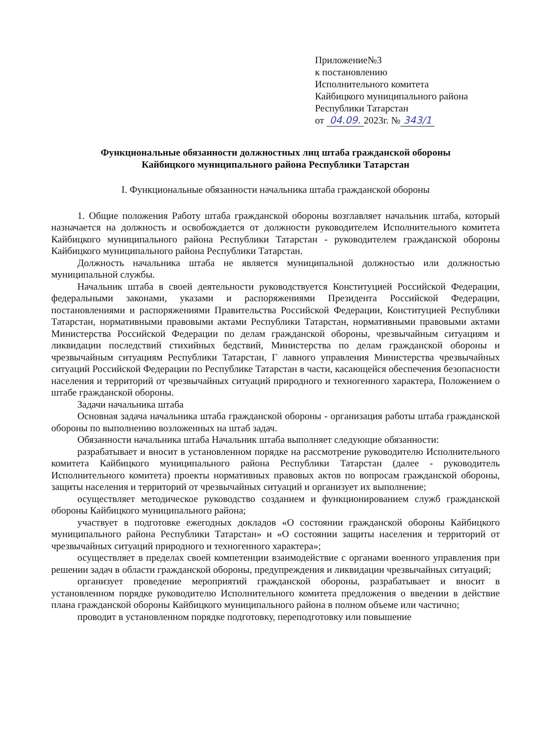Приложение№3
к постановлению
Исполнительного комитета
Кайбицкого муниципального района
Республики Татарстан
от 04.09. 2023г. № 343/1
Функциональные обязанности должностных лиц штаба гражданской обороны
Кайбицкого муниципального района Республики Татарстан
I. Функциональные обязанности начальника штаба гражданской обороны
1. Общие положения Работу штаба гражданской обороны возглавляет начальник штаба, который назначается на должность и освобождается от должности руководителем Исполнительного комитета Кайбицкого муниципального района Республики Татарстан - руководителем гражданской обороны Кайбицкого муниципального района Республики Татарстан.
Должность начальника штаба не является муниципальной должностью или должностью муниципальной службы.
Начальник штаба в своей деятельности руководствуется Конституцией Российской Федерации, федеральными законами, указами и распоряжениями Президента Российской Федерации, постановлениями и распоряжениями Правительства Российской Федерации, Конституцией Республики Татарстан, нормативными правовыми актами Республики Татарстан, нормативными правовыми актами Министерства Российской Федерации по делам гражданской обороны, чрезвычайным ситуациям и ликвидации последствий стихийных бедствий, Министерства по делам гражданской обороны и чрезвычайным ситуациям Республики Татарстан, Г лавного управления Министерства чрезвычайных ситуаций Российской Федерации по Республике Татарстан в части, касающейся обеспечения безопасности населения и территорий от чрезвычайных ситуаций природного и техногенного характера, Положением о штабе гражданской обороны.
Задачи начальника штаба
Основная задача начальника штаба гражданской обороны - организация работы штаба гражданской обороны по выполнению возложенных на штаб задач.
Обязанности начальника штаба Начальник штаба выполняет следующие обязанности:
разрабатывает и вносит в установленном порядке на рассмотрение руководителю Исполнительного комитета Кайбицкого муниципального района Республики Татарстан (далее - руководитель Исполнительного комитета) проекты нормативных правовых актов по вопросам гражданской обороны, защиты населения и территорий от чрезвычайных ситуаций и организует их выполнение;
осуществляет методическое руководство созданием и функционированием служб гражданской обороны Кайбицкого муниципального района;
участвует в подготовке ежегодных докладов «О состоянии гражданской обороны Кайбицкого муниципального района Республики Татарстан» и «О состоянии защиты населения и территорий от чрезвычайных ситуаций природного и техногенного характера»;
осуществляет в пределах своей компетенции взаимодействие с органами военного управления при решении задач в области гражданской обороны, предупреждения и ликвидации чрезвычайных ситуаций;
организует проведение мероприятий гражданской обороны, разрабатывает и вносит в установленном порядке руководителю Исполнительного комитета предложения о введении в действие плана гражданской обороны Кайбицкого муниципального района в полном объеме или частично;
проводит в установленном порядке подготовку, переподготовку или повышение